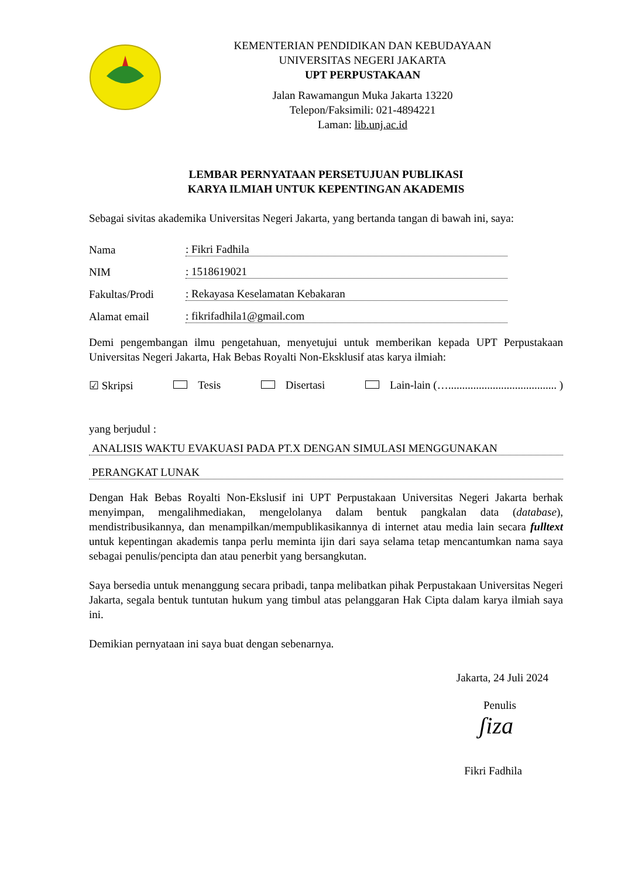KEMENTERIAN PENDIDIKAN DAN KEBUDAYAAN
UNIVERSITAS NEGERI JAKARTA
UPT PERPUSTAKAAN
Jalan Rawamangun Muka Jakarta 13220
Telepon/Faksimili: 021-4894221
Laman: lib.unj.ac.id
LEMBAR PERNYATAAN PERSETUJUAN PUBLIKASI
KARYA ILMIAH UNTUK KEPENTINGAN AKADEMIS
Sebagai sivitas akademika Universitas Negeri Jakarta, yang bertanda tangan di bawah ini, saya:
Nama: Fikri Fadhila
NIM: 1518619021
Fakultas/Prodi: Rekayasa Keselamatan Kebakaran
Alamat email: fikrifadhila1@gmail.com
Demi pengembangan ilmu pengetahuan, menyetujui untuk memberikan kepada UPT Perpustakaan Universitas Negeri Jakarta, Hak Bebas Royalti Non-Eksklusif atas karya ilmiah:
☑ Skripsi Tesis Disertasi Lain-lain (…....................................... )
yang berjudul :
ANALISIS WAKTU EVAKUASI PADA PT.X DENGAN SIMULASI MENGGUNAKAN
PERANGKAT LUNAK
Dengan Hak Bebas Royalti Non-Ekslusif ini UPT Perpustakaan Universitas Negeri Jakarta berhak menyimpan, mengalihmediakan, mengelolanya dalam bentuk pangkalan data (database), mendistribusikannya, dan menampilkan/mempublikasikannya di internet atau media lain secara fulltext untuk kepentingan akademis tanpa perlu meminta ijin dari saya selama tetap mencantumkan nama saya sebagai penulis/pencipta dan atau penerbit yang bersangkutan.
Saya bersedia untuk menanggung secara pribadi, tanpa melibatkan pihak Perpustakaan Universitas Negeri Jakarta, segala bentuk tuntutan hukum yang timbul atas pelanggaran Hak Cipta dalam karya ilmiah saya ini.
Demikian pernyataan ini saya buat dengan sebenarnya.
Jakarta, 24 Juli 2024
Penulis
ʃiza
Fikri Fadhila